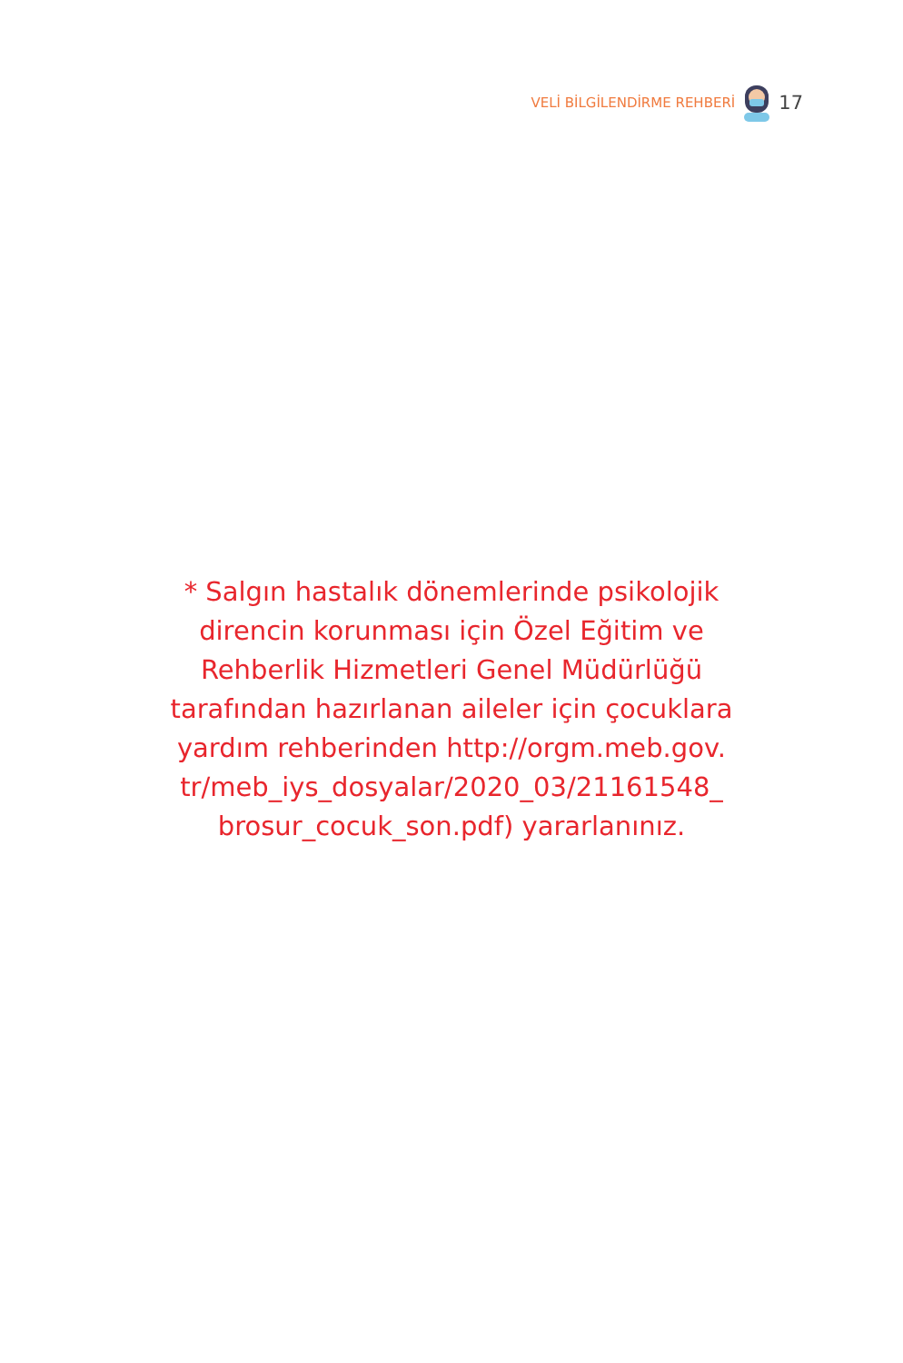VELİ BİLGİLENDİRME REHBERİ 17
* Salgın hastalık dönemlerinde psikolojik direncin korunması için Özel Eğitim ve Rehberlik Hizmetleri Genel Müdürlüğü tarafından hazırlanan aileler için çocuklara yardım rehberinden http://orgm.meb.gov.
tr/meb_iys_dosyalar/2020_03/21161548_
brosur_cocuk_son.pdf) yararlanınız.